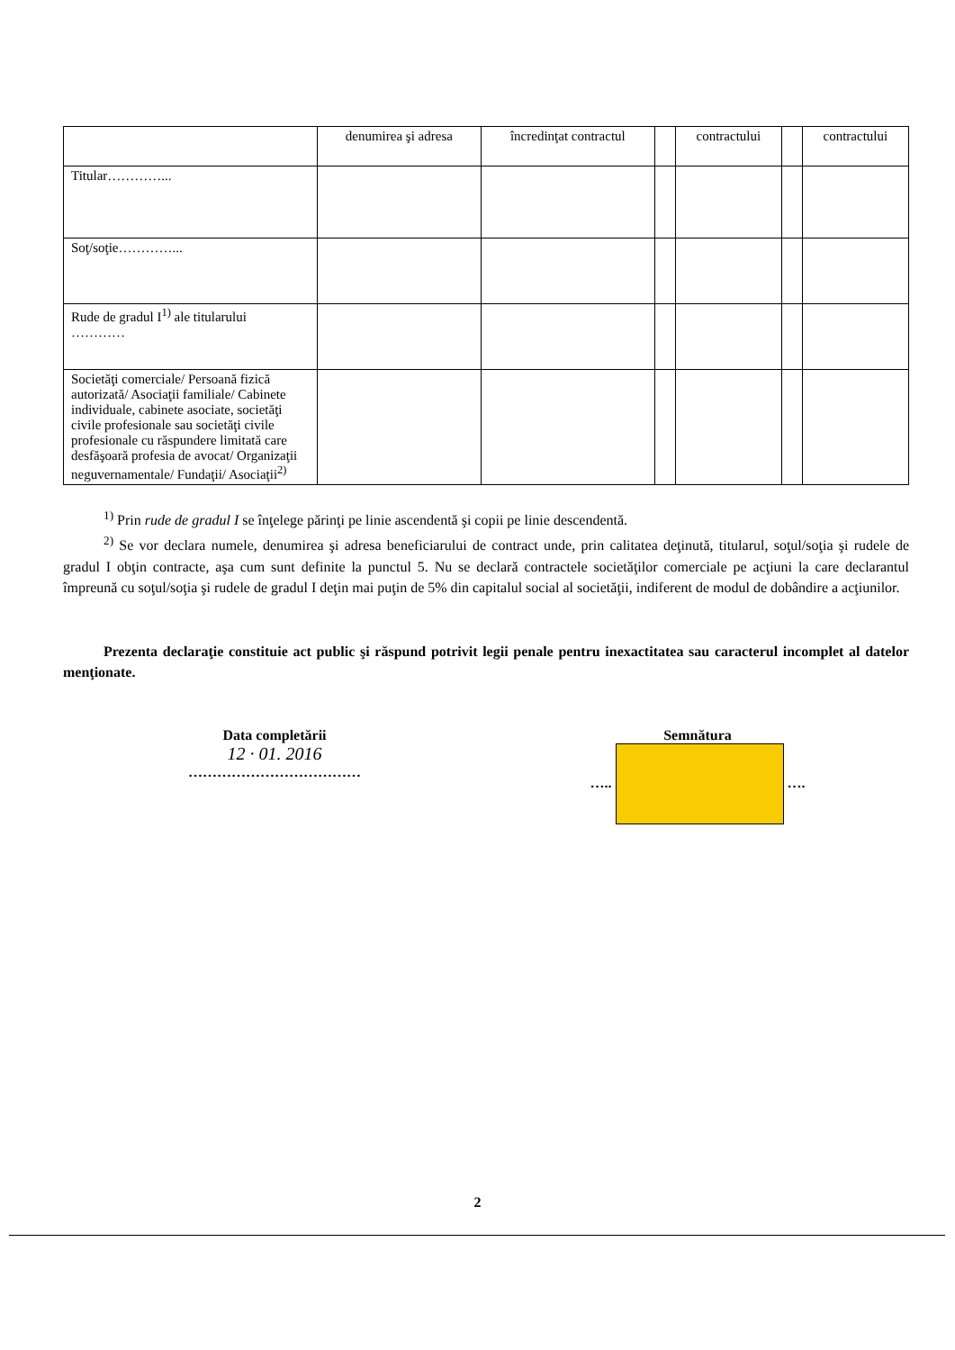| | denumirea şi adresa | încredinţat contractul | | contractului | | contractului |
| --- | --- | --- | --- | --- | --- | --- |
| Titular…………... | | | | | | |
| Soţ/soţie…………... | | | | | | |
| Rude de gradul I<sup>1)</sup> ale titularului ………… | | | | | | |
| Societăţi comerciale/ Persoană fizică autorizată/ Asociaţii familiale/ Cabinete individuale, cabinete asociate, societăţi civile profesionale sau societăţi civile profesionale cu răspundere limitată care desfăşoară profesia de avocat/ Organizaţii neguvernamentale/ Fundaţii/ Asociaţii<sup>2)</sup> | | | | | | |
<sup>1)</sup> Prin rude de gradul I se înţelege părinţi pe linie ascendentă şi copii pe linie descendentă.
<sup>2)</sup> Se vor declara numele, denumirea şi adresa beneficiarului de contract unde, prin calitatea deţinută, titularul, soţul/soţia şi rudele de gradul I obţin contracte, aşa cum sunt definite la punctul 5. Nu se declară contractele societăţilor comerciale pe acţiuni la care declarantul împreună cu soţul/soţia şi rudele de gradul I deţin mai puţin de 5% din capitalul social al societăţii, indiferent de modul de dobândire a acţiunilor.
Prezenta declaraţie constituie act public şi răspund potrivit legii penale pentru inexactitatea sau caracterul incomplet al datelor menţionate.
Data completării
12 · 01. 2016
………………………………
Semnătura
….. ….
2